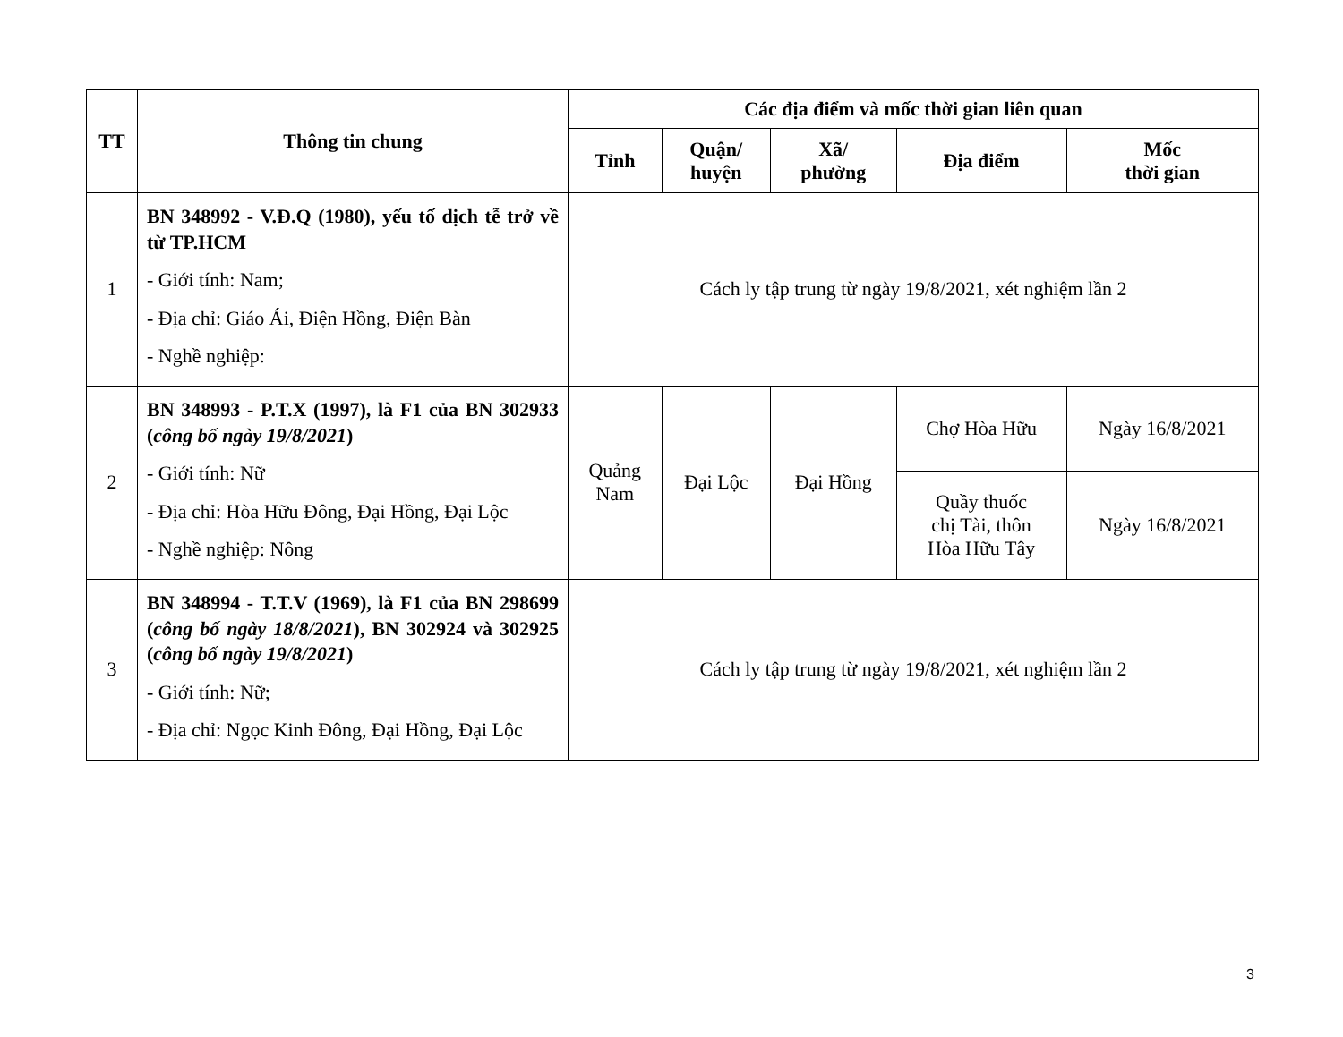| TT | Thông tin chung | Các địa điểm và mốc thời gian liên quan | | | | |
| --- | --- | --- | --- | --- | --- | --- |
| | | Tỉnh | Quận/ huyện | Xã/ phường | Địa điểm | Mốc thời gian |
| 1 | BN 348992 - V.Đ.Q (1980), yếu tố dịch tễ trở về từ TP.HCM - Giới tính: Nam; - Địa chỉ: Giáo Ái, Điện Hồng, Điện Bàn - Nghề nghiệp: | Cách ly tập trung từ ngày 19/8/2021, xét nghiệm lần 2 | | | | |
| 2 | BN 348993 - P.T.X (1997), là F1 của BN 302933 ( công bố ngày 19/8/2021 ) - Giới tính: Nữ - Địa chỉ: Hòa Hữu Đông, Đại Hồng, Đại Lộc - Nghề nghiệp: Nông | Quảng Nam | Đại Lộc | Đại Hồng | Chợ Hòa Hữu | Ngày 16/8/2021 |
| | | | | | Quầy thuốc chị Tài, thôn Hòa Hữu Tây | Ngày 16/8/2021 |
| 3 | BN 348994 - T.T.V (1969), là F1 của BN 298699 ( công bố ngày 18/8/2021 ), BN 302924 và 302925 ( công bố ngày 19/8/2021 ) - Giới tính: Nữ; - Địa chỉ: Ngọc Kinh Đông, Đại Hồng, Đại Lộc | Cách ly tập trung từ ngày 19/8/2021, xét nghiệm lần 2 | | | | |
3